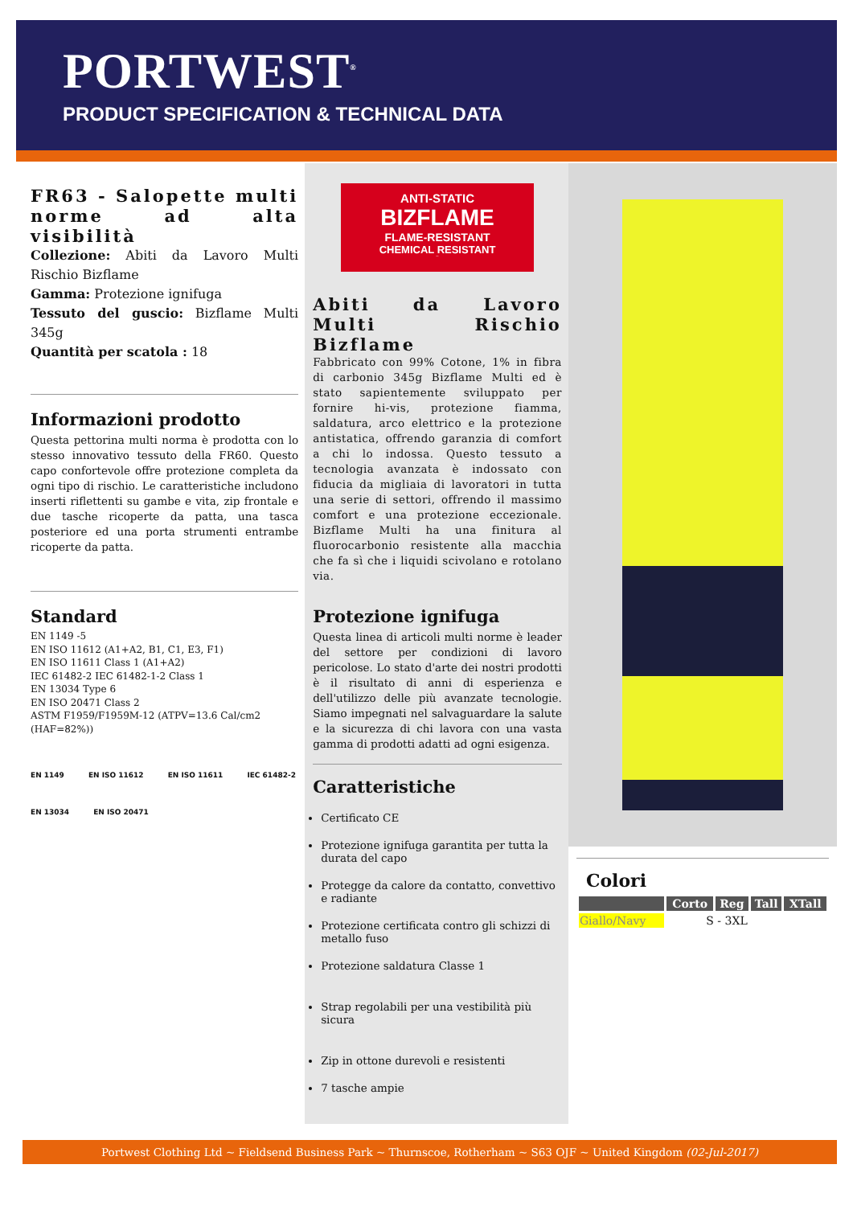PORTWEST<sup>®</sup>
PRODUCT SPECIFICATION & TECHNICAL DATA
FR63 - Salopette multi norme ad alta visibilità
Collezione: Abiti da Lavoro Multi Rischio Bizflame
Gamma: Protezione ignifuga
Tessuto del guscio: Bizflame Multi 345g
Quantità per scatola : 18
Informazioni prodotto
Questa pettorina multi norma è prodotta con lo stesso innovativo tessuto della FR60. Questo capo confortevole offre protezione completa da ogni tipo di rischio. Le caratteristiche includono inserti riflettenti su gambe e vita, zip frontale e due tasche ricoperte da patta, una tasca posteriore ed una porta strumenti entrambe ricoperte da patta.
Standard
EN 1149 -5
EN ISO 11612 (A1+A2, B1, C1, E3, F1)
EN ISO 11611 Class 1 (A1+A2)
IEC 61482-2 IEC 61482-1-2 Class 1
EN 13034 Type 6
EN ISO 20471 Class 2
ASTM F1959/F1959M-12 (ATPV=13.6 Cal/cm2 (HAF=82%))
EN 1149 EN ISO 11612 EN ISO 11611 IEC 61482-2 EN 13034 EN ISO 20471
ANTI-STATIC
BIZFLAME
FLAME-RESISTANT
CHEMICAL RESISTANT
MULTI
Abiti da Lavoro Multi Rischio Bizflame
Fabbricato con 99% Cotone, 1% in fibra di carbonio 345g Bizflame Multi ed è stato sapientemente sviluppato per fornire hi-vis, protezione fiamma, saldatura, arco elettrico e la protezione antistatica, offrendo garanzia di comfort a chi lo indossa. Questo tessuto a tecnologia avanzata è indossato con fiducia da migliaia di lavoratori in tutta una serie di settori, offrendo il massimo comfort e una protezione eccezionale. Bizflame Multi ha una finitura al fluorocarbonio resistente alla macchia che fa sì che i liquidi scivolano e rotolano via.
Protezione ignifuga
Questa linea di articoli multi norme è leader del settore per condizioni di lavoro pericolose. Lo stato d'arte dei nostri prodotti è il risultato di anni di esperienza e dell'utilizzo delle più avanzate tecnologie. Siamo impegnati nel salvaguardare la salute e la sicurezza di chi lavora con una vasta gamma di prodotti adatti ad ogni esigenza.
Caratteristiche
Certificato CE
Protezione ignifuga garantita per tutta la durata del capo
Protegge da calore da contatto, convettivo e radiante
Protezione certificata contro gli schizzi di metallo fuso
Protezione saldatura Classe 1
Strap regolabili per una vestibilità più sicura
Zip in ottone durevoli e resistenti
7 tasche ampie
Colori
| | Corto | Reg | Tall | XTall |
| --- | --- | --- | --- | --- |
| Giallo/Navy | S - 3XL | | | |
Portwest Clothing Ltd ~ Fieldsend Business Park ~ Thurnscoe, Rotherham ~ S63 OJF ~ United Kingdom (02-Jul-2017)